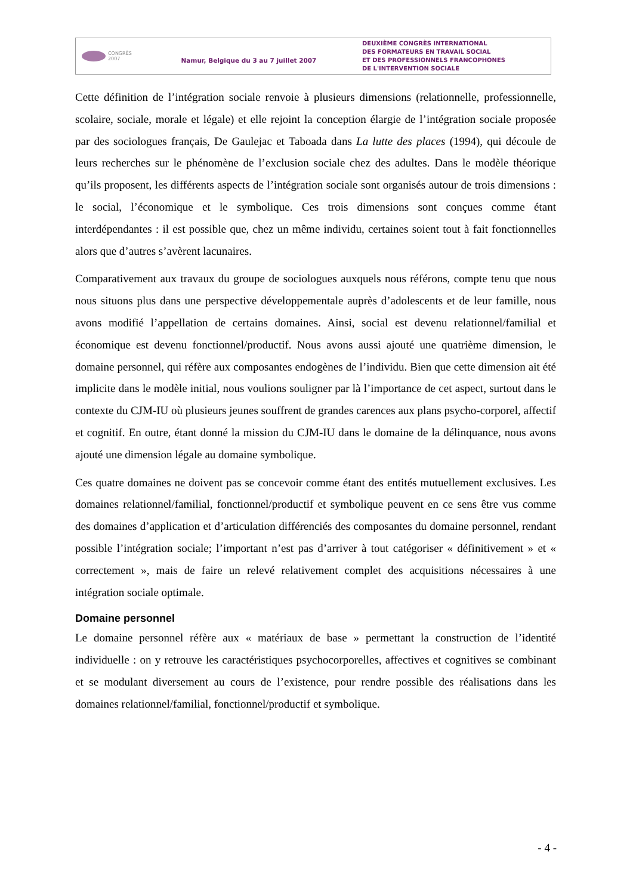CONGRÈS
2007
Namur, Belgique du 3 au 7 juillet 2007
DEUXIÈME CONGRÈS INTERNATIONAL
DES FORMATEURS EN TRAVAIL SOCIAL
ET DES PROFESSIONNELS FRANCOPHONES
DE L'INTERVENTION SOCIALE
Cette définition de l’intégration sociale renvoie à plusieurs dimensions (relationnelle, professionnelle, scolaire, sociale, morale et légale) et elle rejoint la conception élargie de l’intégration sociale proposée par des sociologues français, De Gaulejac et Taboada dans La lutte des places (1994), qui découle de leurs recherches sur le phénomène de l’exclusion sociale chez des adultes. Dans le modèle théorique qu’ils proposent, les différents aspects de l’intégration sociale sont organisés autour de trois dimensions : le social, l’économique et le symbolique. Ces trois dimensions sont conçues comme étant interdépendantes : il est possible que, chez un même individu, certaines soient tout à fait fonctionnelles alors que d’autres s’avèrent lacunaires.
Comparativement aux travaux du groupe de sociologues auxquels nous référons, compte tenu que nous nous situons plus dans une perspective développementale auprès d’adolescents et de leur famille, nous avons modifié l’appellation de certains domaines. Ainsi, social est devenu relationnel/familial et économique est devenu fonctionnel/productif. Nous avons aussi ajouté une quatrième dimension, le domaine personnel, qui réfère aux composantes endogènes de l’individu. Bien que cette dimension ait été implicite dans le modèle initial, nous voulions souligner par là l’importance de cet aspect, surtout dans le contexte du CJM-IU où plusieurs jeunes souffrent de grandes carences aux plans psycho-corporel, affectif et cognitif. En outre, étant donné la mission du CJM-IU dans le domaine de la délinquance, nous avons ajouté une dimension légale au domaine symbolique.
Ces quatre domaines ne doivent pas se concevoir comme étant des entités mutuellement exclusives. Les domaines relationnel/familial, fonctionnel/productif et symbolique peuvent en ce sens être vus comme des domaines d’application et d’articulation différenciés des composantes du domaine personnel, rendant possible l’intégration sociale; l’important n’est pas d’arriver à tout catégoriser « définitivement » et « correctement », mais de faire un relevé relativement complet des acquisitions nécessaires à une intégration sociale optimale.
Domaine personnel
Le domaine personnel réfère aux « matériaux de base » permettant la construction de l’identité individuelle : on y retrouve les caractéristiques psychocorporelles, affectives et cognitives se combinant et se modulant diversement au cours de l’existence, pour rendre possible des réalisations dans les domaines relationnel/familial, fonctionnel/productif et symbolique.
- 4 -